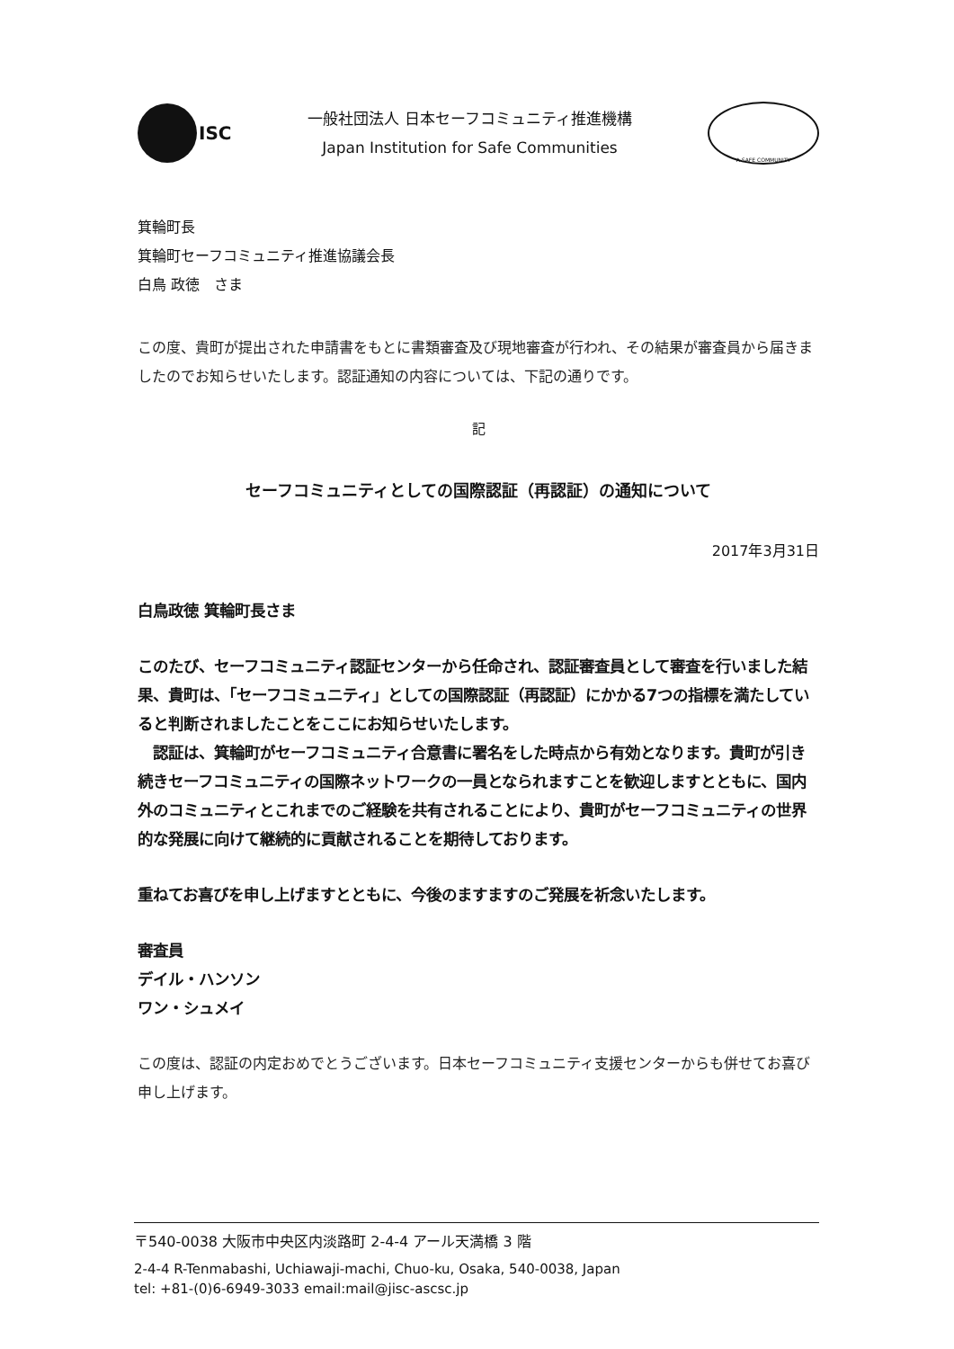ISC
一般社団法人 日本セーフコミュニティ推進機構
Japan Institution for Safe Communities
A SAFE COMMUNITY
箕輪町長
箕輪町セーフコミュニティ推進協議会長
白鳥 政徳　さま
この度、貴町が提出された申請書をもとに書類審査及び現地審査が行われ、その結果が審査員から届きましたのでお知らせいたします。認証通知の内容については、下記の通りです。
記
セーフコミュニティとしての国際認証（再認証）の通知について
2017年3月31日
白鳥政徳 箕輪町長さま
このたび、セーフコミュニティ認証センターから任命され、認証審査員として審査を行いました結果、貴町は、「セーフコミュニティ」としての国際認証（再認証）にかかる7つの指標を満たしていると判断されましたことをここにお知らせいたします。
　認証は、箕輪町がセーフコミュニティ合意書に署名をした時点から有効となります。貴町が引き続きセーフコミュニティの国際ネットワークの一員となられますことを歓迎しますとともに、国内外のコミュニティとこれまでのご経験を共有されることにより、貴町がセーフコミュニティの世界的な発展に向けて継続的に貢献されることを期待しております。
重ねてお喜びを申し上げますとともに、今後のますますのご発展を祈念いたします。
審査員
デイル・ハンソン
ワン・シュメイ
この度は、認証の内定おめでとうございます。日本セーフコミュニティ支援センターからも併せてお喜び申し上げます。
〒540-0038 大阪市中央区内淡路町 2-4-4 アール天満橋 3 階
2-4-4 R-Tenmabashi, Uchiawaji-machi, Chuo-ku, Osaka, 540-0038, Japan
tel: +81-(0)6-6949-3033 email:mail@jisc-ascsc.jp